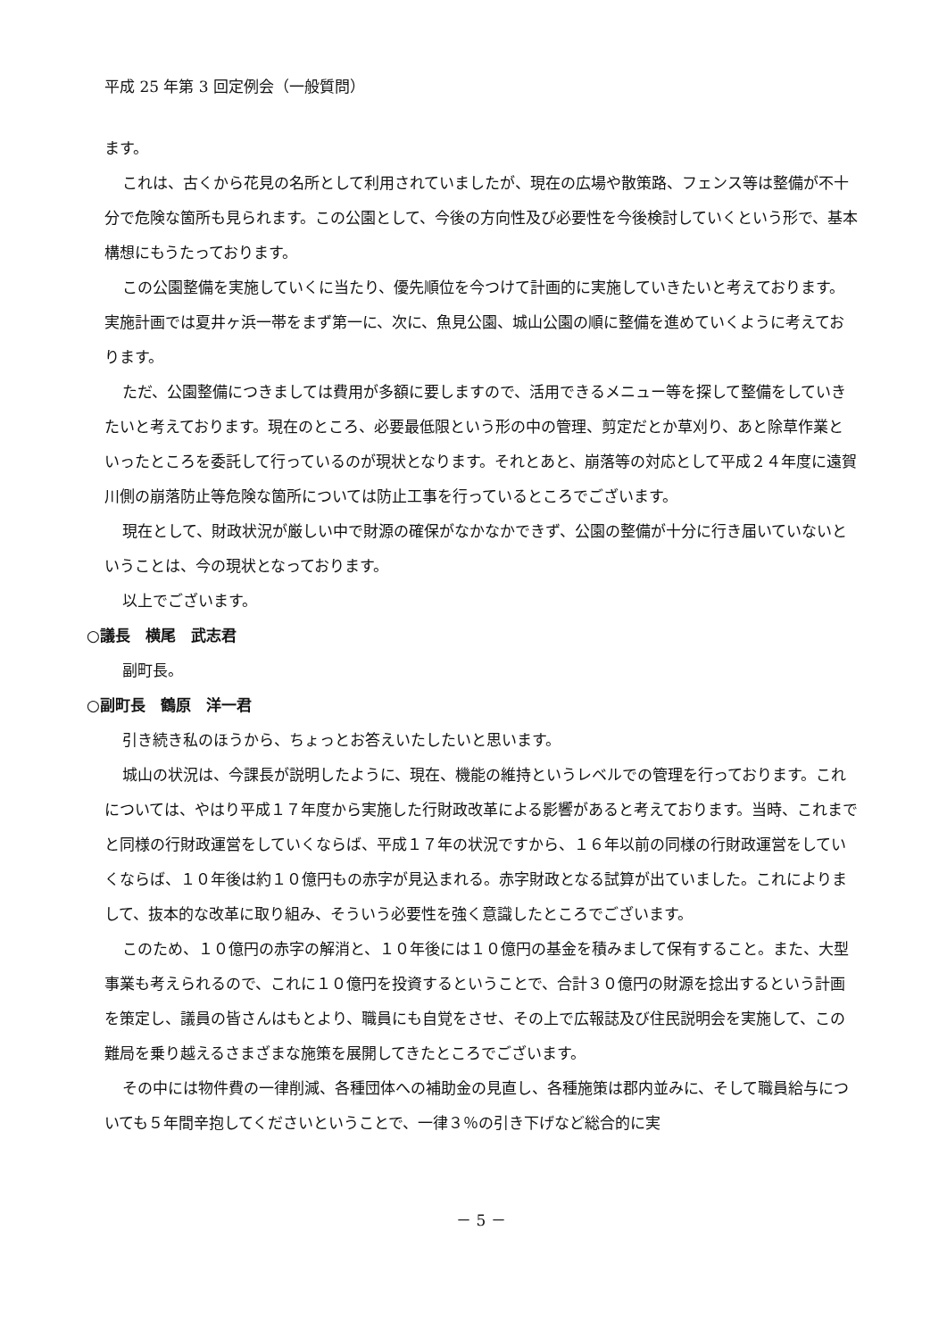平成 25 年第 3 回定例会（一般質問）
ます。
これは、古くから花見の名所として利用されていましたが、現在の広場や散策路、フェンス等は整備が不十分で危険な箇所も見られます。この公園として、今後の方向性及び必要性を今後検討していくという形で、基本構想にもうたっております。
この公園整備を実施していくに当たり、優先順位を今つけて計画的に実施していきたいと考えております。実施計画では夏井ヶ浜一帯をまず第一に、次に、魚見公園、城山公園の順に整備を進めていくように考えております。
ただ、公園整備につきましては費用が多額に要しますので、活用できるメニュー等を探して整備をしていきたいと考えております。現在のところ、必要最低限という形の中の管理、剪定だとか草刈り、あと除草作業といったところを委託して行っているのが現状となります。それとあと、崩落等の対応として平成２４年度に遠賀川側の崩落防止等危険な箇所については防止工事を行っているところでございます。
現在として、財政状況が厳しい中で財源の確保がなかなかできず、公園の整備が十分に行き届いていないということは、今の現状となっております。
以上でございます。
○議長　横尾　武志君
副町長。
○副町長　鶴原　洋一君
引き続き私のほうから、ちょっとお答えいたしたいと思います。
城山の状況は、今課長が説明したように、現在、機能の維持というレベルでの管理を行っております。これについては、やはり平成１７年度から実施した行財政改革による影響があると考えております。当時、これまでと同様の行財政運営をしていくならば、平成１７年の状況ですから、１６年以前の同様の行財政運営をしていくならば、１０年後は約１０億円もの赤字が見込まれる。赤字財政となる試算が出ていました。これによりまして、抜本的な改革に取り組み、そういう必要性を強く意識したところでございます。
このため、１０億円の赤字の解消と、１０年後には１０億円の基金を積みまして保有すること。また、大型事業も考えられるので、これに１０億円を投資するということで、合計３０億円の財源を捻出するという計画を策定し、議員の皆さんはもとより、職員にも自覚をさせ、その上で広報誌及び住民説明会を実施して、この難局を乗り越えるさまざまな施策を展開してきたところでございます。
その中には物件費の一律削減、各種団体への補助金の見直し、各種施策は郡内並みに、そして職員給与についても５年間辛抱してくださいということで、一律３％の引き下げなど総合的に実
－ 5 －